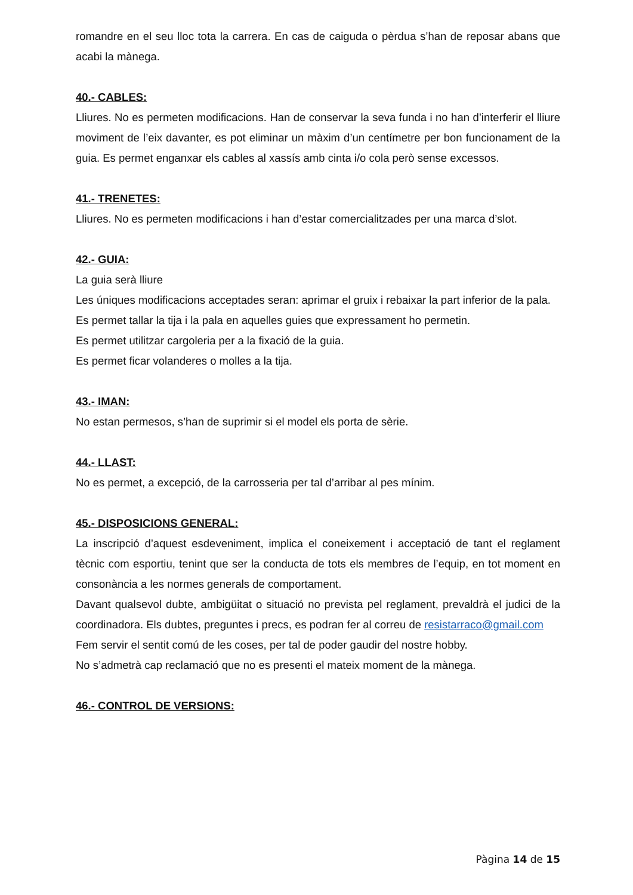romandre en el seu lloc tota la carrera. En cas de caiguda o pèrdua s’han de reposar abans que acabi la mànega.
40.- CABLES:
Lliures. No es permeten modificacions. Han de conservar la seva funda i no han d’interferir el lliure moviment de l’eix davanter, es pot eliminar un màxim d’un centímetre per bon funcionament de la guia. Es permet enganxar els cables al xassís amb cinta i/o cola però sense excessos.
41.- TRENETES:
Lliures. No es permeten modificacions i han d’estar comercialitzades per una marca d’slot.
42.- GUIA:
La guia serà lliure
Les úniques modificacions acceptades seran: aprimar el gruix i rebaixar la part inferior de la pala.
Es permet tallar la tija i la pala en aquelles guies que expressament ho permetin.
Es permet utilitzar cargoleria per a la fixació de la guia.
Es permet ficar volanderes o molles a la tija.
43.- IMAN:
No estan permesos, s’han de suprimir si el model els porta de sèrie.
44.- LLAST:
No es permet, a excepció, de la carrosseria per tal d’arribar al pes mínim.
45.- DISPOSICIONS GENERAL:
La inscripció d’aquest esdeveniment, implica el coneixement i acceptació de tant el reglament tècnic com esportiu, tenint que ser la conducta de tots els membres de l’equip, en tot moment en consonància a les normes generals de comportament.
Davant qualsevol dubte, ambigüitat o situació no prevista pel reglament, prevaldrà el judici de la coordinadora. Els dubtes, preguntes i precs, es podran fer al correu de resistarraco@gmail.com
Fem servir el sentit comú de les coses, per tal de poder gaudir del nostre hobby.
No s’admetrà cap reclamació que no es presenti el mateix moment de la mànega.
46.- CONTROL DE VERSIONS:
Pàgina 14 de 15